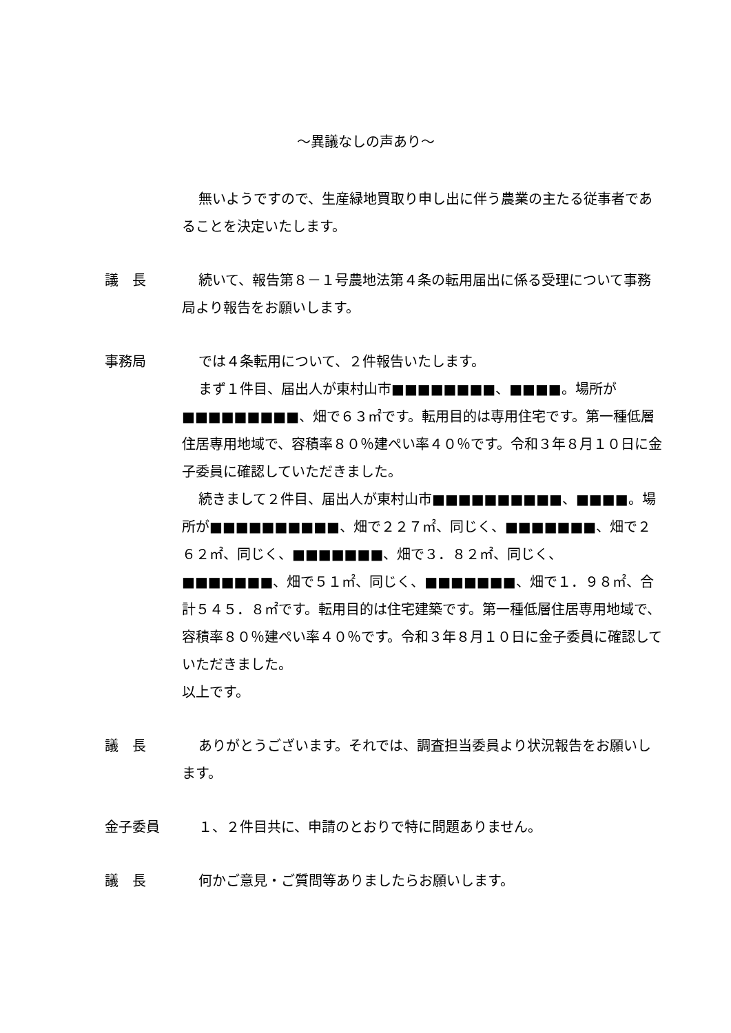～異議なしの声あり～
無いようですので、生産緑地買取り申し出に伴う農業の主たる従事者であることを決定いたします。
議　長 続いて、報告第８－１号農地法第４条の転用届出に係る受理について事務局より報告をお願いします。
事務局 では４条転用について、２件報告いたします。
まず１件目、届出人が東村山市■■■■■■■■、■■■■。場所が■■■■■■■■■、畑で６３㎡です。転用目的は専用住宅です。第一種低層住居専用地域で、容積率８０％建ぺい率４０％です。令和３年８月１０日に金子委員に確認していただきました。
続きまして２件目、届出人が東村山市■■■■■■■■■■、■■■■。場所が■■■■■■■■■■、畑で２２７㎡、同じく、■■■■■■■、畑で２６２㎡、同じく、■■■■■■■、畑で３．８２㎡、同じく、■■■■■■■、畑で５１㎡、同じく、■■■■■■■、畑で１．９８㎡、合計５４５．８㎡です。転用目的は住宅建築です。第一種低層住居専用地域で、容積率８０％建ぺい率４０％です。令和３年８月１０日に金子委員に確認していただきました。
以上です。
議　長 ありがとうございます。それでは、調査担当委員より状況報告をお願いします。
金子委員 １、２件目共に、申請のとおりで特に問題ありません。
議　長 何かご意見・ご質問等ありましたらお願いします。